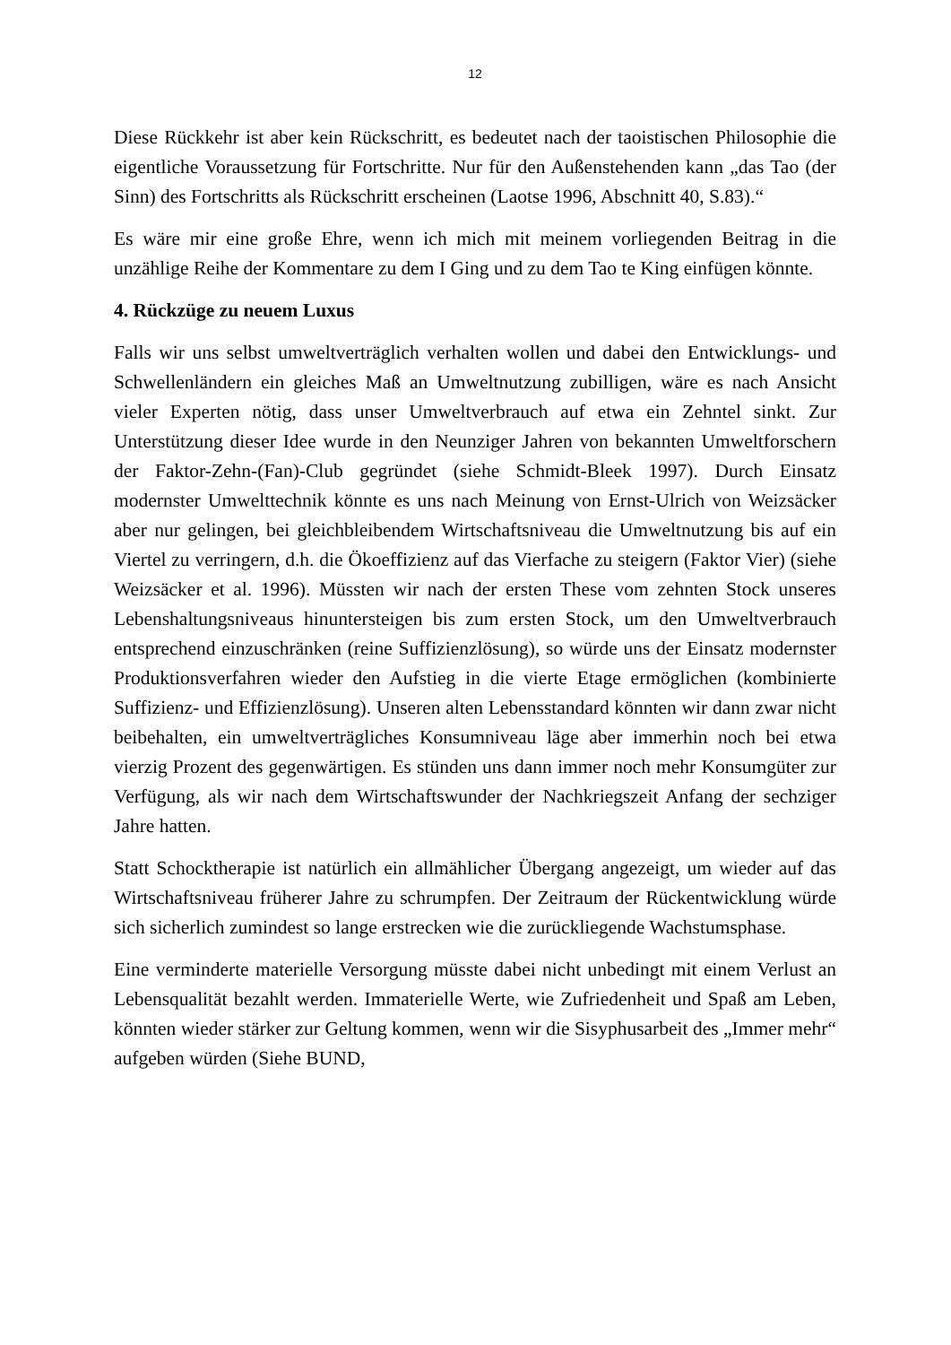12
Diese Rückkehr ist aber kein Rückschritt, es bedeutet nach der taoistischen Philosophie die eigentliche Voraussetzung für Fortschritte. Nur für den Außenstehenden kann „das Tao (der Sinn) des Fortschritts als Rückschritt erscheinen (Laotse 1996, Abschnitt 40, S.83).“
Es wäre mir eine große Ehre, wenn ich mich mit meinem vorliegenden Beitrag in die unzählige Reihe der Kommentare zu dem I Ging und zu dem Tao te King einfügen könnte.
4. Rückzüge zu neuem Luxus
Falls wir uns selbst umweltverträglich verhalten wollen und dabei den Entwicklungs- und Schwellenländern ein gleiches Maß an Umweltnutzung zubilligen, wäre es nach Ansicht vieler Experten nötig, dass unser Umweltverbrauch auf etwa ein Zehntel sinkt. Zur Unterstützung dieser Idee wurde in den Neunziger Jahren von bekannten Umweltforschern der Faktor-Zehn-(Fan)-Club gegründet (siehe Schmidt-Bleek 1997). Durch Einsatz modernster Umwelttechnik könnte es uns nach Meinung von Ernst-Ulrich von Weizsäcker aber nur gelingen, bei gleichbleibendem Wirtschaftsniveau die Umweltnutzung bis auf ein Viertel zu verringern, d.h. die Ökoeffizienz auf das Vierfache zu steigern (Faktor Vier) (siehe Weizsäcker et al. 1996). Müssten wir nach der ersten These vom zehnten Stock unseres Lebenshaltungsniveaus hinuntersteigen bis zum ersten Stock, um den Umweltverbrauch entsprechend einzuschränken (reine Suffizienzlösung), so würde uns der Einsatz modernster Produktionsverfahren wieder den Aufstieg in die vierte Etage ermöglichen (kombinierte Suffizienz- und Effizienzlösung). Unseren alten Lebensstandard könnten wir dann zwar nicht beibehalten, ein umweltverträgliches Konsumniveau läge aber immerhin noch bei etwa vierzig Prozent des gegenwärtigen. Es stünden uns dann immer noch mehr Konsumgüter zur Verfügung, als wir nach dem Wirtschaftswunder der Nachkriegszeit Anfang der sechziger Jahre hatten.
Statt Schocktherapie ist natürlich ein allmählicher Übergang angezeigt, um wieder auf das Wirtschaftsniveau früherer Jahre zu schrumpfen. Der Zeitraum der Rückentwicklung würde sich sicherlich zumindest so lange erstrecken wie die zurückliegende Wachstumsphase.
Eine verminderte materielle Versorgung müsste dabei nicht unbedingt mit einem Verlust an Lebensqualität bezahlt werden. Immaterielle Werte, wie Zufriedenheit und Spaß am Leben, könnten wieder stärker zur Geltung kommen, wenn wir die Sisyphusarbeit des „Immer mehr“ aufgeben würden (Siehe BUND,